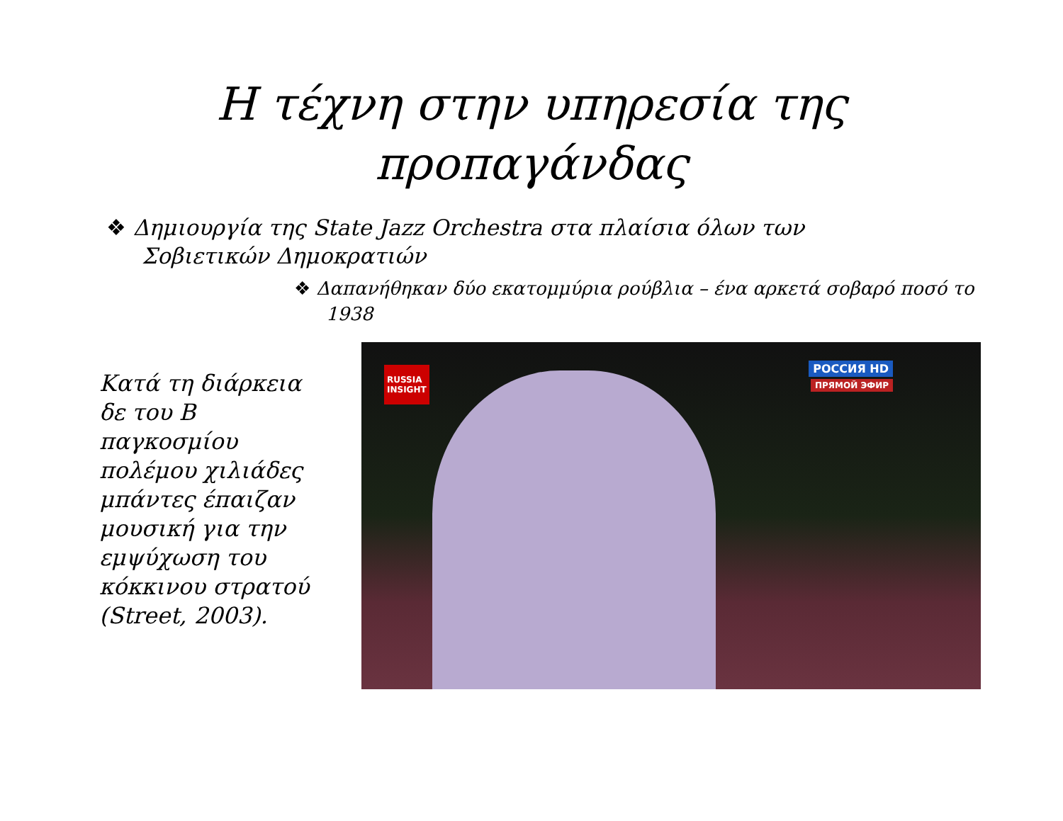Η τέχνη στην υπηρεσία της
προπαγάνδας
❖ Δημιουργία της State Jazz Orchestra στα πλαίσια όλων των Σοβιετικών Δημοκρατιών
❖ Δαπανήθηκαν δύο εκατομμύρια ρούβλια – ένα αρκετά σοβαρό ποσό το 1938
Κατά τη διάρκεια δε του Β παγκοσμίου πολέμου χιλιάδες μπάντες έπαιζαν μουσική για την εμψύχωση του κόκκινου στρατού (Street, 2003).
RUSSIA
INSIGHT
РОССИЯ HD
ПРЯМОЙ ЭФИР